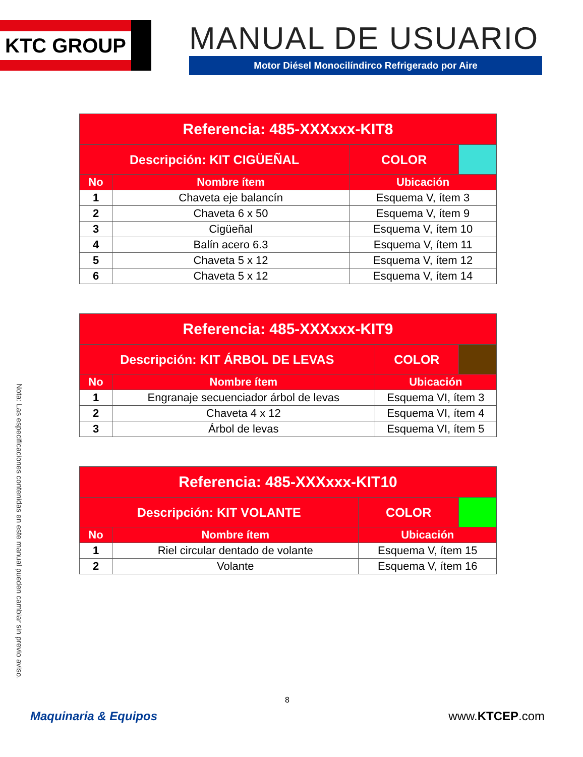KTC GROUP
MANUAL DE USUARIO
Motor Diésel Monocilíndirco Refrigerado por Aire
| Referencia: 485-XXXxxx-KIT8 | | | |
| --- | --- | --- | --- |
| Descripción: KIT CIGÜEÑAL | | COLOR | |
| No | Nombre ítem | Ubicación | |
| 1 | Chaveta eje balancín | Esquema V, ítem 3 | |
| 2 | Chaveta 6 x 50 | Esquema V, ítem 9 | |
| 3 | Cigüeñal | Esquema V, ítem 10 | |
| 4 | Balín acero 6.3 | Esquema V, ítem 11 | |
| 5 | Chaveta 5 x 12 | Esquema V, ítem 12 | |
| 6 | Chaveta 5 x 12 | Esquema V, ítem 14 | |
| Referencia: 485-XXXxxx-KIT9 | | | |
| --- | --- | --- | --- |
| Descripción: KIT ÁRBOL DE LEVAS | | COLOR | |
| No | Nombre ítem | Ubicación | |
| 1 | Engranaje secuenciador árbol de levas | Esquema VI, ítem 3 | |
| 2 | Chaveta 4 x 12 | Esquema VI, ítem 4 | |
| 3 | Árbol de levas | Esquema VI, ítem 5 | |
| Referencia: 485-XXXxxx-KIT10 | | | |
| --- | --- | --- | --- |
| Descripción: KIT VOLANTE | | COLOR | |
| No | Nombre ítem | Ubicación | |
| 1 | Riel circular dentado de volante | Esquema V, ítem 15 | |
| 2 | Volante | Esquema V, ítem 16 | |
Nota: Las especificaciones contenidas en este manual pueden cambiar sin previo aviso.
8
Maquinaria & Equipos www.KTCEP.com